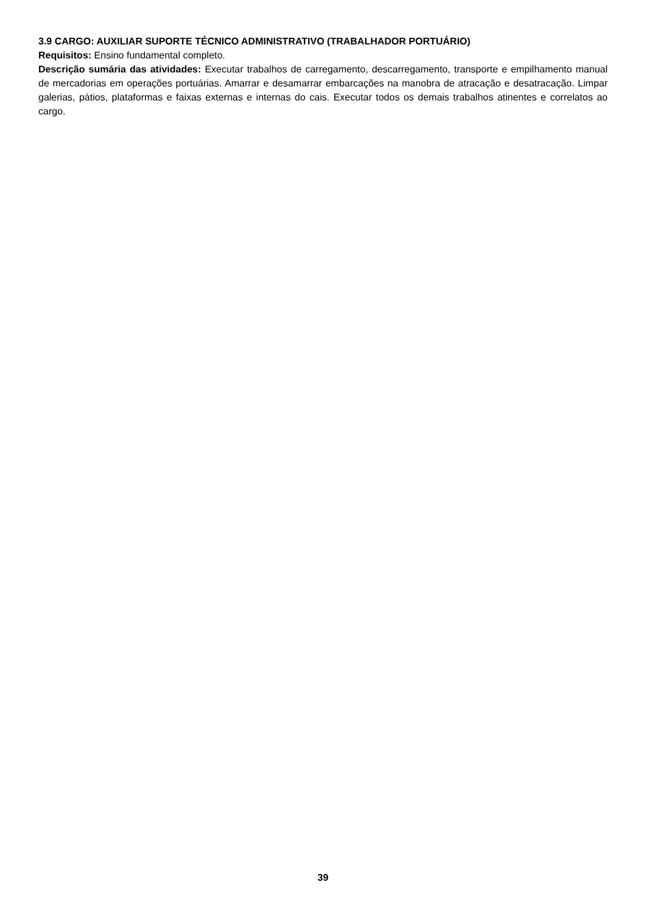3.9 CARGO: AUXILIAR SUPORTE TÉCNICO ADMINISTRATIVO (TRABALHADOR PORTUÁRIO)
Requisitos: Ensino fundamental completo.
Descrição sumária das atividades: Executar trabalhos de carregamento, descarregamento, transporte e empilhamento manual de mercadorias em operações portuárias. Amarrar e desamarrar embarcações na manobra de atracação e desatracação. Limpar galerias, pátios, plataformas e faixas externas e internas do cais. Executar todos os demais trabalhos atinentes e correlatos ao cargo.
39